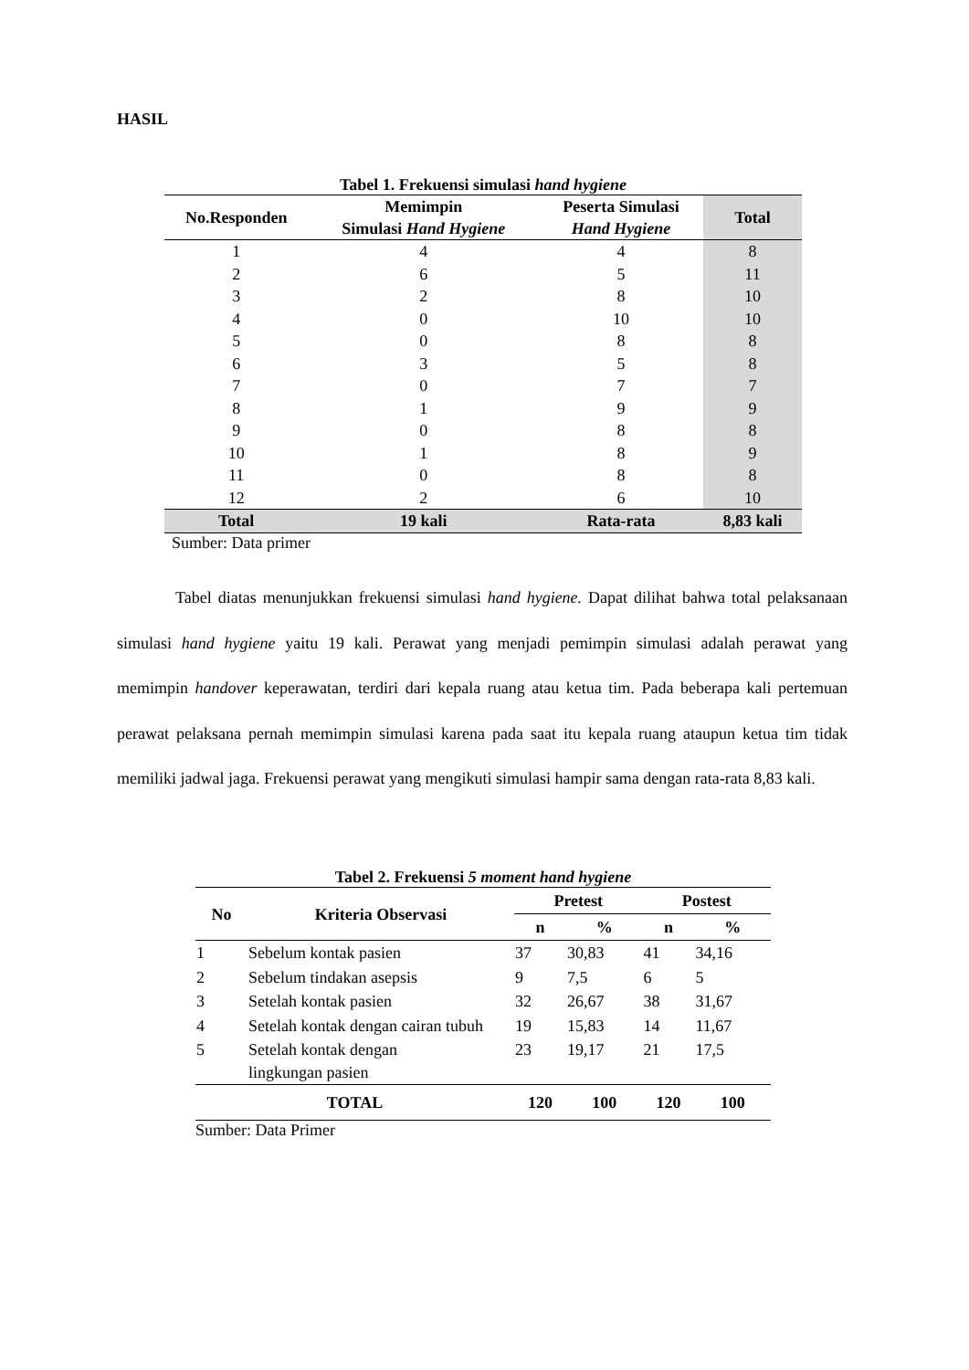HASIL
Tabel 1. Frekuensi simulasi hand hygiene
| No.Responden | Memimpin Simulasi Hand Hygiene | Peserta Simulasi Hand Hygiene | Total |
| --- | --- | --- | --- |
| 1 | 4 | 4 | 8 |
| 2 | 6 | 5 | 11 |
| 3 | 2 | 8 | 10 |
| 4 | 0 | 10 | 10 |
| 5 | 0 | 8 | 8 |
| 6 | 3 | 5 | 8 |
| 7 | 0 | 7 | 7 |
| 8 | 1 | 9 | 9 |
| 9 | 0 | 8 | 8 |
| 10 | 1 | 8 | 9 |
| 11 | 0 | 8 | 8 |
| 12 | 2 | 6 | 10 |
| Total | 19 kali | Rata-rata | 8,83 kali |
Sumber: Data primer
Tabel diatas menunjukkan frekuensi simulasi hand hygiene. Dapat dilihat bahwa total pelaksanaan simulasi hand hygiene yaitu 19 kali. Perawat yang menjadi pemimpin simulasi adalah perawat yang memimpin handover keperawatan, terdiri dari kepala ruang atau ketua tim. Pada beberapa kali pertemuan perawat pelaksana pernah memimpin simulasi karena pada saat itu kepala ruang ataupun ketua tim tidak memiliki jadwal jaga. Frekuensi perawat yang mengikuti simulasi hampir sama dengan rata-rata 8,83 kali.
Tabel 2. Frekuensi 5 moment hand hygiene
| No | Kriteria Observasi | Pretest | | Postest | |
| --- | --- | --- | --- | --- | --- |
| | | n | % | n | % |
| 1 | Sebelum kontak pasien | 37 | 30,83 | 41 | 34,16 |
| 2 | Sebelum tindakan asepsis | 9 | 7,5 | 6 | 5 |
| 3 | Setelah kontak pasien | 32 | 26,67 | 38 | 31,67 |
| 4 | Setelah kontak dengan cairan tubuh | 19 | 15,83 | 14 | 11,67 |
| 5 | Setelah kontak dengan lingkungan pasien | 23 | 19,17 | 21 | 17,5 |
| TOTAL | | 120 | 100 | 120 | 100 |
Sumber: Data Primer